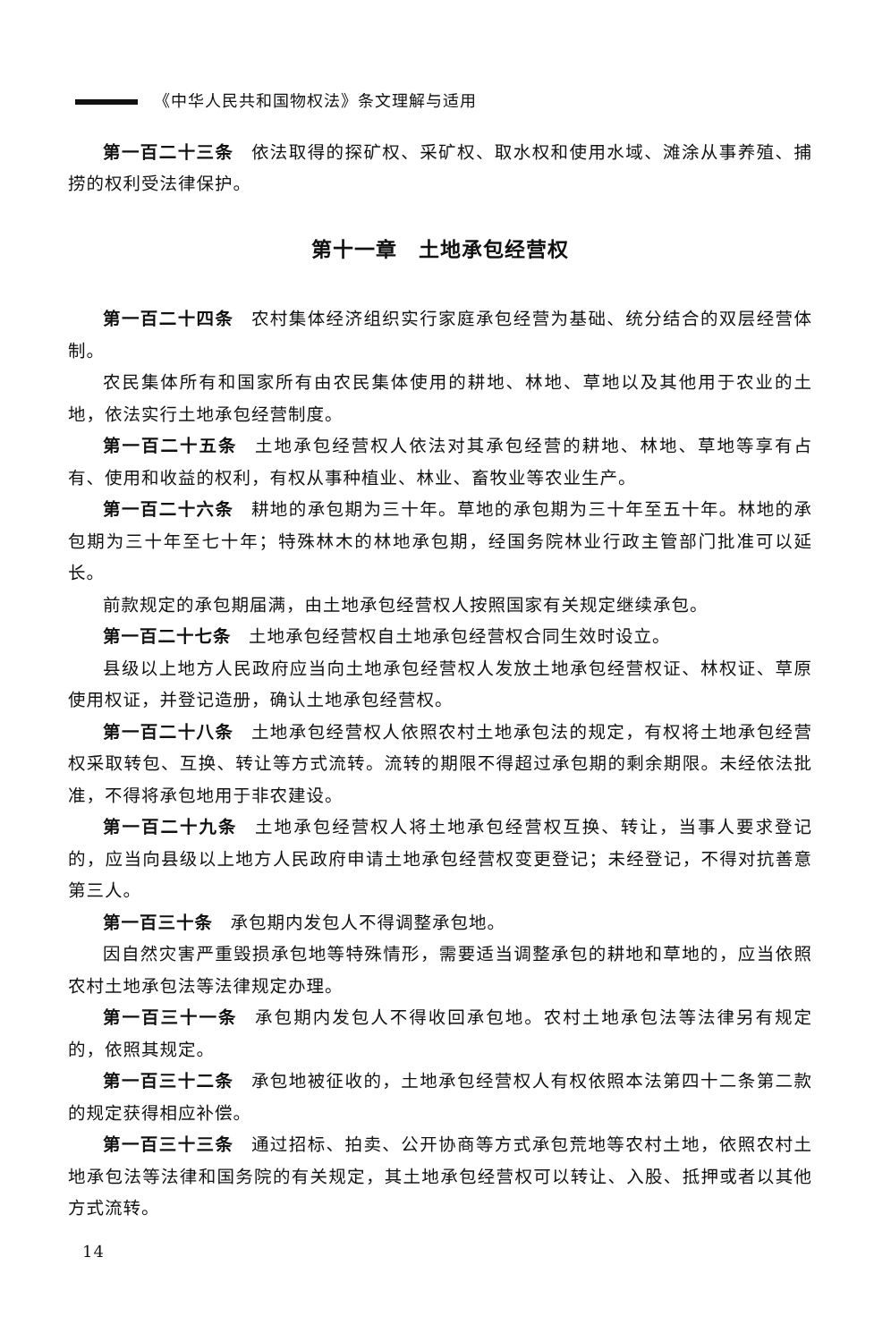《中华人民共和国物权法》条文理解与适用
第一百二十三条 依法取得的探矿权、采矿权、取水权和使用水域、滩涂从事养殖、捕捞的权利受法律保护。
第十一章　土地承包经营权
第一百二十四条 农村集体经济组织实行家庭承包经营为基础、统分结合的双层经营体制。
农民集体所有和国家所有由农民集体使用的耕地、林地、草地以及其他用于农业的土地，依法实行土地承包经营制度。
第一百二十五条 土地承包经营权人依法对其承包经营的耕地、林地、草地等享有占有、使用和收益的权利，有权从事种植业、林业、畜牧业等农业生产。
第一百二十六条 耕地的承包期为三十年。草地的承包期为三十年至五十年。林地的承包期为三十年至七十年；特殊林木的林地承包期，经国务院林业行政主管部门批准可以延长。
前款规定的承包期届满，由土地承包经营权人按照国家有关规定继续承包。
第一百二十七条 土地承包经营权自土地承包经营权合同生效时设立。
县级以上地方人民政府应当向土地承包经营权人发放土地承包经营权证、林权证、草原使用权证，并登记造册，确认土地承包经营权。
第一百二十八条 土地承包经营权人依照农村土地承包法的规定，有权将土地承包经营权采取转包、互换、转让等方式流转。流转的期限不得超过承包期的剩余期限。未经依法批准，不得将承包地用于非农建设。
第一百二十九条 土地承包经营权人将土地承包经营权互换、转让，当事人要求登记的，应当向县级以上地方人民政府申请土地承包经营权变更登记；未经登记，不得对抗善意第三人。
第一百三十条 承包期内发包人不得调整承包地。
因自然灾害严重毁损承包地等特殊情形，需要适当调整承包的耕地和草地的，应当依照农村土地承包法等法律规定办理。
第一百三十一条 承包期内发包人不得收回承包地。农村土地承包法等法律另有规定的，依照其规定。
第一百三十二条 承包地被征收的，土地承包经营权人有权依照本法第四十二条第二款的规定获得相应补偿。
第一百三十三条 通过招标、拍卖、公开协商等方式承包荒地等农村土地，依照农村土地承包法等法律和国务院的有关规定，其土地承包经营权可以转让、入股、抵押或者以其他方式流转。
14